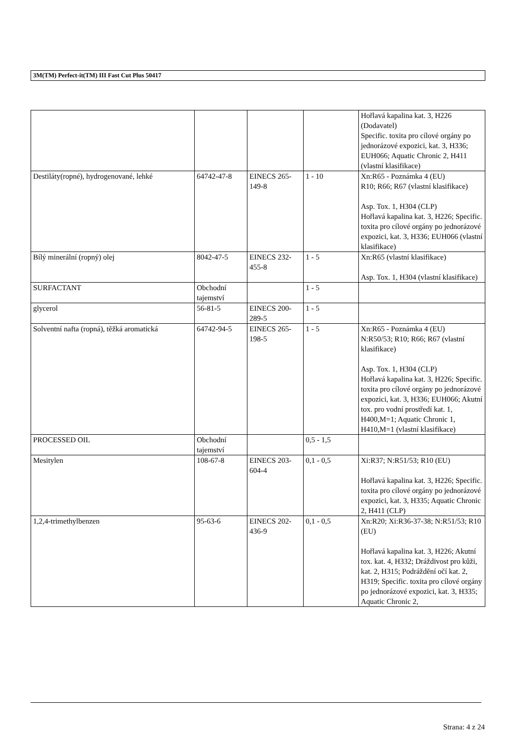3M(TM) Perfect-it(TM) III Fast Cut Plus 50417
| | | | | Hořlavá kapalina kat. 3, H226 (Dodavatel) Specific. toxita pro cílové orgány po jednorázové expozici, kat. 3, H336; EUH066; Aquatic Chronic 2, H411 (vlastní klasifikace) |
| Destiláty(ropné), hydrogenované, lehké | 64742-47-8 | EINECS 265-149-8 | 1 - 10 | Xn:R65 - Poznámka 4 (EU) R10; R66; R67 (vlastní klasifikace) Asp. Tox. 1, H304 (CLP) Hořlavá kapalina kat. 3, H226; Specific. toxita pro cílové orgány po jednorázové expozici, kat. 3, H336; EUH066 (vlastní klasifikace) |
| Bílý minerální (ropný) olej | 8042-47-5 | EINECS 232-455-8 | 1 - 5 | Xn:R65 (vlastní klasifikace) Asp. Tox. 1, H304 (vlastní klasifikace) |
| SURFACTANT | Obchodní tajemství | | 1 - 5 | |
| glycerol | 56-81-5 | EINECS 200-289-5 | 1 - 5 | |
| Solventní nafta (ropná), těžká aromatická | 64742-94-5 | EINECS 265-198-5 | 1 - 5 | Xn:R65 - Poznámka 4 (EU) N:R50/53; R10; R66; R67 (vlastní klasifikace) Asp. Tox. 1, H304 (CLP) Hořlavá kapalina kat. 3, H226; Specific. toxita pro cílové orgány po jednorázové expozici, kat. 3, H336; EUH066; Akutní tox. pro vodní prostředí kat. 1, H400,M=1; Aquatic Chronic 1, H410,M=1 (vlastní klasifikace) |
| PROCESSED OIL | Obchodní tajemství | | 0,5 - 1,5 | |
| Mesitylen | 108-67-8 | EINECS 203-604-4 | 0,1 - 0,5 | Xi:R37; N:R51/53; R10 (EU) Hořlavá kapalina kat. 3, H226; Specific. toxita pro cílové orgány po jednorázové expozici, kat. 3, H335; Aquatic Chronic 2, H411 (CLP) |
| 1,2,4-trimethylbenzen | 95-63-6 | EINECS 202-436-9 | 0,1 - 0,5 | Xn:R20; Xi:R36-37-38; N:R51/53; R10 (EU) Hořlavá kapalina kat. 3, H226; Akutní tox. kat. 4, H332; Dráždivost pro kůži, kat. 2, H315; Podráždění očí kat. 2, H319; Specific. toxita pro cílové orgány po jednorázové expozici, kat. 3, H335; Aquatic Chronic 2, |
Strana: 4 z 24